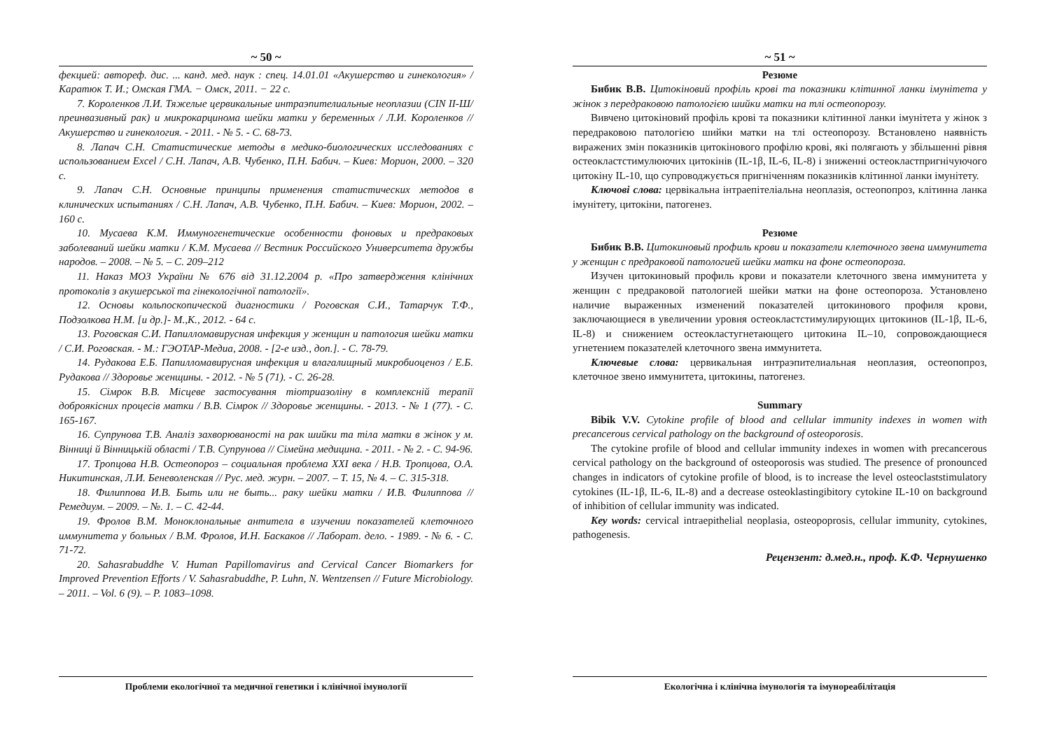~ 50 ~
фекцией: автореф. дис. ... канд. мед. наук : спец. 14.01.01 «Акушерство и гинекология» / Каратюк Т. И.; Омская ГМА. − Омск, 2011. − 22 с.
7. Короленков Л.И. Тяжелые цервикальные интраэпителиальные неоплазии (CIN II-Ш/преинвазивный рак) и микрокарцинома шейки матки у беременных / Л.И. Короленков // Акушерство и гинекология. - 2011. - № 5. - С. 68-73.
8. Лапач С.Н. Статистические методы в медико-биологических исследованиях с использованием Excel / С.Н. Лапач, А.В. Чубенко, П.Н. Бабич. – Киев: Морион, 2000. – 320 с.
9. Лапач С.Н. Основные принципы применения статистических методов в клинических испытаниях / С.Н. Лапач, А.В. Чубенко, П.Н. Бабич. – Киев: Морион, 2002. – 160 с.
10. Мусаева К.М. Иммуногенетические особенности фоновых и предраковых заболеваний шейки матки / К.М. Мусаева // Вестник Российского Университета дружбы народов. – 2008. – № 5. – С. 209–212
11. Наказ МОЗ України № 676 від 31.12.2004 р. «Про затвердження клінічних протоколів з акушерської та гінекологічної патології».
12. Основы кольпоскопической диагностики / Роговская С.И., Татарчук Т.Ф., Подзолкова Н.М. [и др.]- М.,К., 2012. - 64 с.
13. Роговская С.И. Папилломавирусная инфекция у женщин и патология шейки матки / С.И. Роговская. - М.: ГЭОТАР-Медиа, 2008. - [2-е изд., доп.]. - С. 78-79.
14. Рудакова Е.Б. Папилломавирусная инфекция и влагалищный микробиоценоз / Е.Б. Рудакова // Здоровье женщины. - 2012. - № 5 (71). - С. 26-28.
15. Сімрок В.В. Місцеве застосування тіотриазоліну в комплексній терапії доброякісних процесів матки / В.В. Сімрок // Здоровье женщины. - 2013. - № 1 (77). - С. 165-167.
16. Супрунова Т.В. Аналіз захворюваності на рак шийки та тіла матки в жінок у м. Вінниці й Вінницькій області / Т.В. Супрунова // Сімейна медицина. - 2011. - № 2. - С. 94-96.
17. Тропцова Н.В. Остеопороз – социальная проблема XXI века / Н.В. Тропцова, О.А. Никитинская, Л.И. Беневоленская // Рус. мед. журн. – 2007. – Т. 15, № 4. – С. 315-318.
18. Филиппова И.В. Быть или не быть... раку шейки матки / И.В. Филиппова // Ремедиум. – 2009. – №. 1. – С. 42-44.
19. Фролов В.М. Моноклональные антитела в изучении показателей клеточного иммунитета у больных / В.М. Фролов, И.Н. Баскаков // Лаборат. дело. - 1989. - № 6. - С. 71-72.
20. Sahasrabuddhe V. Human Papillomavirus and Cervical Cancer Biomarkers for Improved Prevention Efforts / V. Sahasrabuddhe, P. Luhn, N. Wentzensen // Future Microbiology. – 2011. – Vol. 6 (9). – P. 1083–1098.
Проблеми екологічної та медичної генетики і клінічної імунології
~ 51 ~
Резюме
Бибик В.В. Цитокіновий профіль крові та показники клітинної ланки імунітета у жінок з передраковою патологією шийки матки на тлі остеопорозу.
Вивчено цитокіновий профіль крові та показники клітинної ланки імунітета у жінок з передраковою патологією шийки матки на тлі остеопорозу. Встановлено наявність виражених змін показників цитокінового профілю крові, які полягають у збільшенні рівня остеокластстимулюючих цитокінів (IL-1β, IL-6, IL-8) і зниженні остеокластпригнічуючого цитокіну IL-10, що супроводжується пригніченням показників клітинної ланки імунітету.
Ключові слова: цервікальна інтраепітеліальна неоплазія, остеопопроз, клітинна ланка імунітету, цитокіни, патогенез.
Резюме
Бибик В.В. Цитокиновый профиль крови и показатели клеточного звена иммунитета у женщин с предраковой патологией шейки матки на фоне остеопороза.
Изучен цитокиновый профиль крови и показатели клеточного звена иммунитета у женщин с предраковой патологией шейки матки на фоне остеопороза. Установлено наличие выраженных изменений показателей цитокинового профиля крови, заключающиеся в увеличении уровня остеокластстимулирующих цитокинов (IL-1β, IL-6, IL-8) и снижением остеокластугнетающего цитокина IL–10, сопровождающиеся угнетением показателей клеточного звена иммунитета.
Ключевые слова: цервикальная интраэпителиальная неоплазия, остеопопроз, клеточное звено иммунитета, цитокины, патогенез.
Summary
Bibik V.V. Cytokine profile of blood and cellular immunity indexes in women with precancerous cervical pathology on the background of osteoporosis.
The cytokine profile of blood and cellular immunity indexes in women with precancerous cervical pathology on the background of osteoporosis was studied. The presence of pronounced changes in indicators of cytokine profile of blood, is to increase the level osteoclaststimulatory cytokines (IL-1β, IL-6, IL-8) and a decrease osteoklastingibitory cytokine IL-10 on background of inhibition of cellular immunity was indicated.
Key words: cervical intraepithelial neoplasia, osteopoprosis, cellular immunity, cytokines, pathogenesis.
Рецензент: д.мед.н., проф. К.Ф. Чернушенко
Екологічна і клінічна імунологія та імунореабілітація